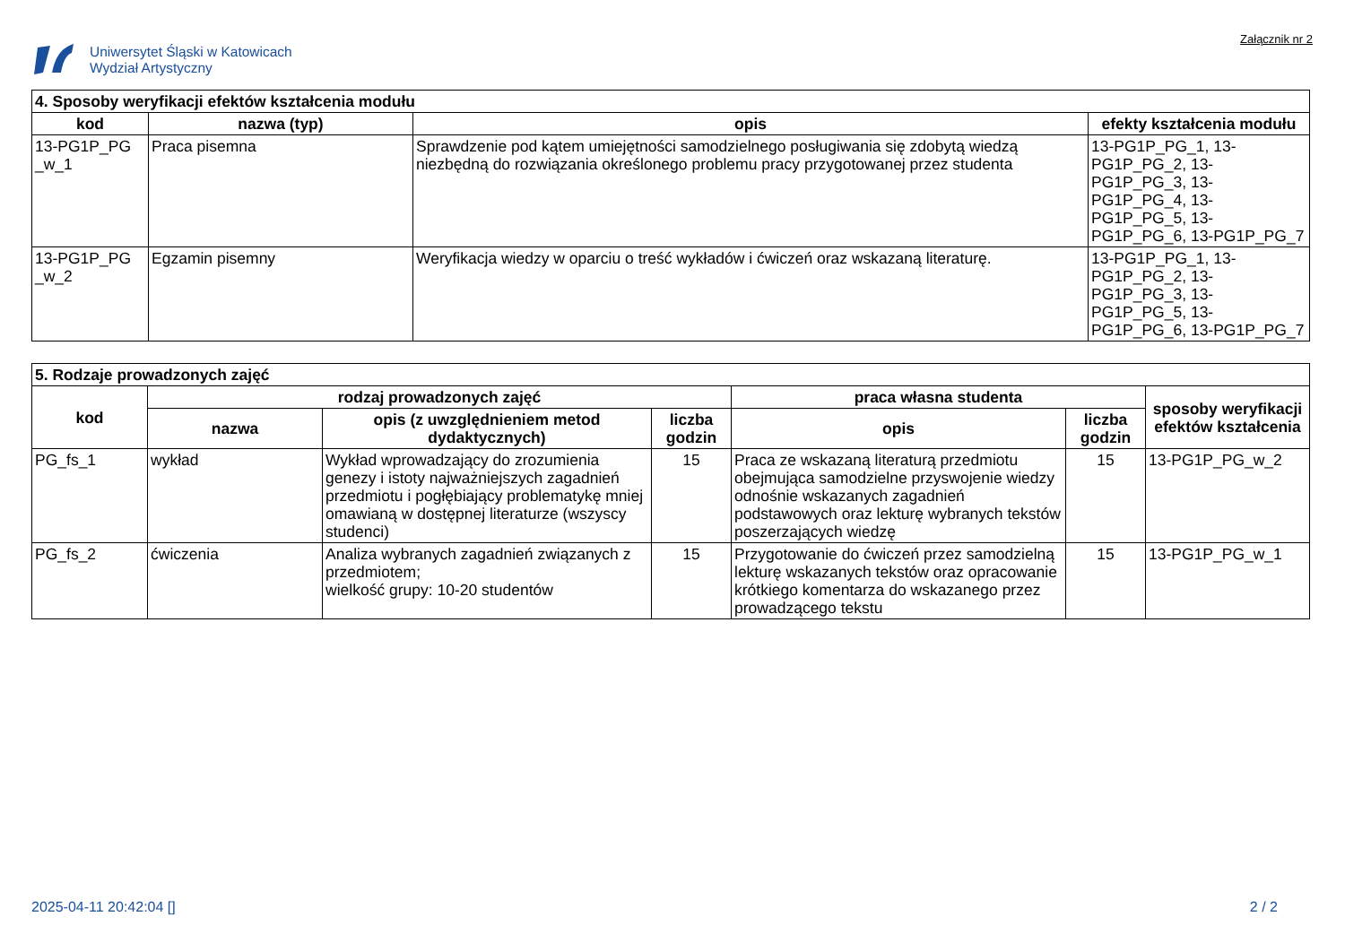Uniwersytet Śląski w Katowicach
Wydział Artystyczny
Załącznik nr 2
| 4. Sposoby weryfikacji efektów kształcenia modułu | | | |
| --- | --- | --- | --- |
| kod | nazwa (typ) | opis | efekty kształcenia modułu |
| 13-PG1P_PG _w_1 | Praca pisemna | Sprawdzenie pod kątem umiejętności samodzielnego posługiwania się zdobytą wiedzą niezbędną do rozwiązania określonego problemu pracy przygotowanej przez studenta | 13-PG1P_PG_1, 13-PG1P_PG_2, 13-PG1P_PG_3, 13-PG1P_PG_4, 13-PG1P_PG_5, 13-PG1P_PG_6, 13-PG1P_PG_7 |
| 13-PG1P_PG _w_2 | Egzamin pisemny | Weryfikacja wiedzy w oparciu o treść wykładów i ćwiczeń oraz wskazaną literaturę. | 13-PG1P_PG_1, 13-PG1P_PG_2, 13-PG1P_PG_3, 13-PG1P_PG_5, 13-PG1P_PG_6, 13-PG1P_PG_7 |
| 5. Rodzaje prowadzonych zajęć | | | | | | |
| --- | --- | --- | --- | --- | --- | --- |
| kod | rodzaj prowadzonych zajęć | | | praca własna studenta | | sposoby weryfikacji efektów kształcenia |
| | nazwa | opis (z uwzględnieniem metod dydaktycznych) | liczba godzin | opis | liczba godzin | |
| PG_fs_1 | wykład | Wykład wprowadzający do zrozumienia genezy i istoty najważniejszych zagadnień przedmiotu i pogłębiający problematykę mniej omawianą w dostępnej literaturze (wszyscy studenci) | 15 | Praca ze wskazaną literaturą przedmiotu obejmująca samodzielne przyswojenie wiedzy odnośnie wskazanych zagadnień podstawowych oraz lekturę wybranych tekstów poszerzających wiedzę | 15 | 13-PG1P_PG_w_2 |
| PG_fs_2 | ćwiczenia | Analiza wybranych zagadnień związanych z przedmiotem; wielkość grupy: 10-20 studentów | 15 | Przygotowanie do ćwiczeń przez samodzielną lekturę wskazanych tekstów oraz opracowanie krótkiego komentarza do wskazanego przez prowadzącego tekstu | 15 | 13-PG1P_PG_w_1 |
2025-04-11 20:42:04 [] 2 / 2